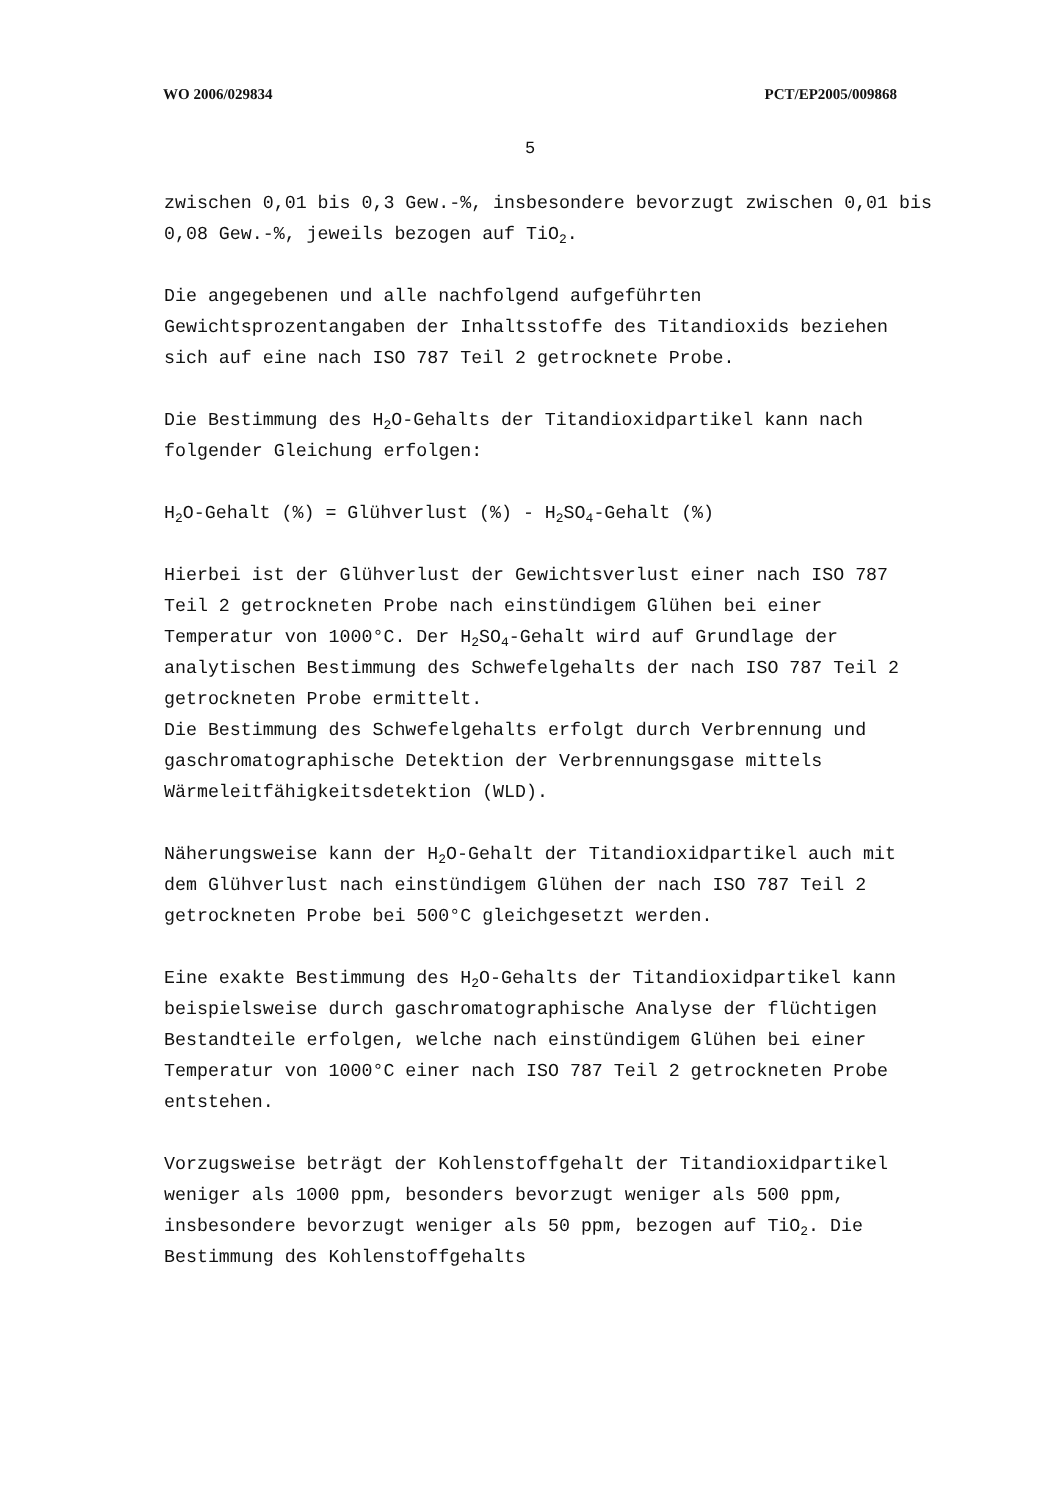WO 2006/029834 PCT/EP2005/009868
5
zwischen 0,01 bis 0,3 Gew.-%, insbesondere bevorzugt zwischen 0,01 bis 0,08 Gew.-%, jeweils bezogen auf TiO<sub>2</sub>.
Die angegebenen und alle nachfolgend aufgeführten Gewichtsprozentangaben der Inhaltsstoffe des Titandioxids beziehen sich auf eine nach ISO 787 Teil 2 getrocknete Probe.
Die Bestimmung des H<sub>2</sub>O-Gehalts der Titandioxidpartikel kann nach folgender Gleichung erfolgen:
H<sub>2</sub>O-Gehalt (%) = Glühverlust (%) - H<sub>2</sub>SO<sub>4</sub>-Gehalt (%)
Hierbei ist der Glühverlust der Gewichtsverlust einer nach ISO 787 Teil 2 getrockneten Probe nach einstündigem Glühen bei einer Temperatur von 1000°C. Der H<sub>2</sub>SO<sub>4</sub>-Gehalt wird auf Grundlage der analytischen Bestimmung des Schwefelgehalts der nach ISO 787 Teil 2 getrockneten Probe ermittelt.
Die Bestimmung des Schwefelgehalts erfolgt durch Verbrennung und gaschromatographische Detektion der Verbrennungsgase mittels Wärmeleitfähigkeitsdetektion (WLD).
Näherungsweise kann der H<sub>2</sub>O-Gehalt der Titandioxidpartikel auch mit dem Glühverlust nach einstündigem Glühen der nach ISO 787 Teil 2 getrockneten Probe bei 500°C gleichgesetzt werden.
Eine exakte Bestimmung des H<sub>2</sub>O-Gehalts der Titandioxidpartikel kann beispielsweise durch gaschromatographische Analyse der flüchtigen Bestandteile erfolgen, welche nach einstündigem Glühen bei einer Temperatur von 1000°C einer nach ISO 787 Teil 2 getrockneten Probe entstehen.
Vorzugsweise beträgt der Kohlenstoffgehalt der Titandioxidpartikel weniger als 1000 ppm, besonders bevorzugt weniger als 500 ppm, insbesondere bevorzugt weniger als 50 ppm, bezogen auf TiO<sub>2</sub>. Die Bestimmung des Kohlenstoffgehalts